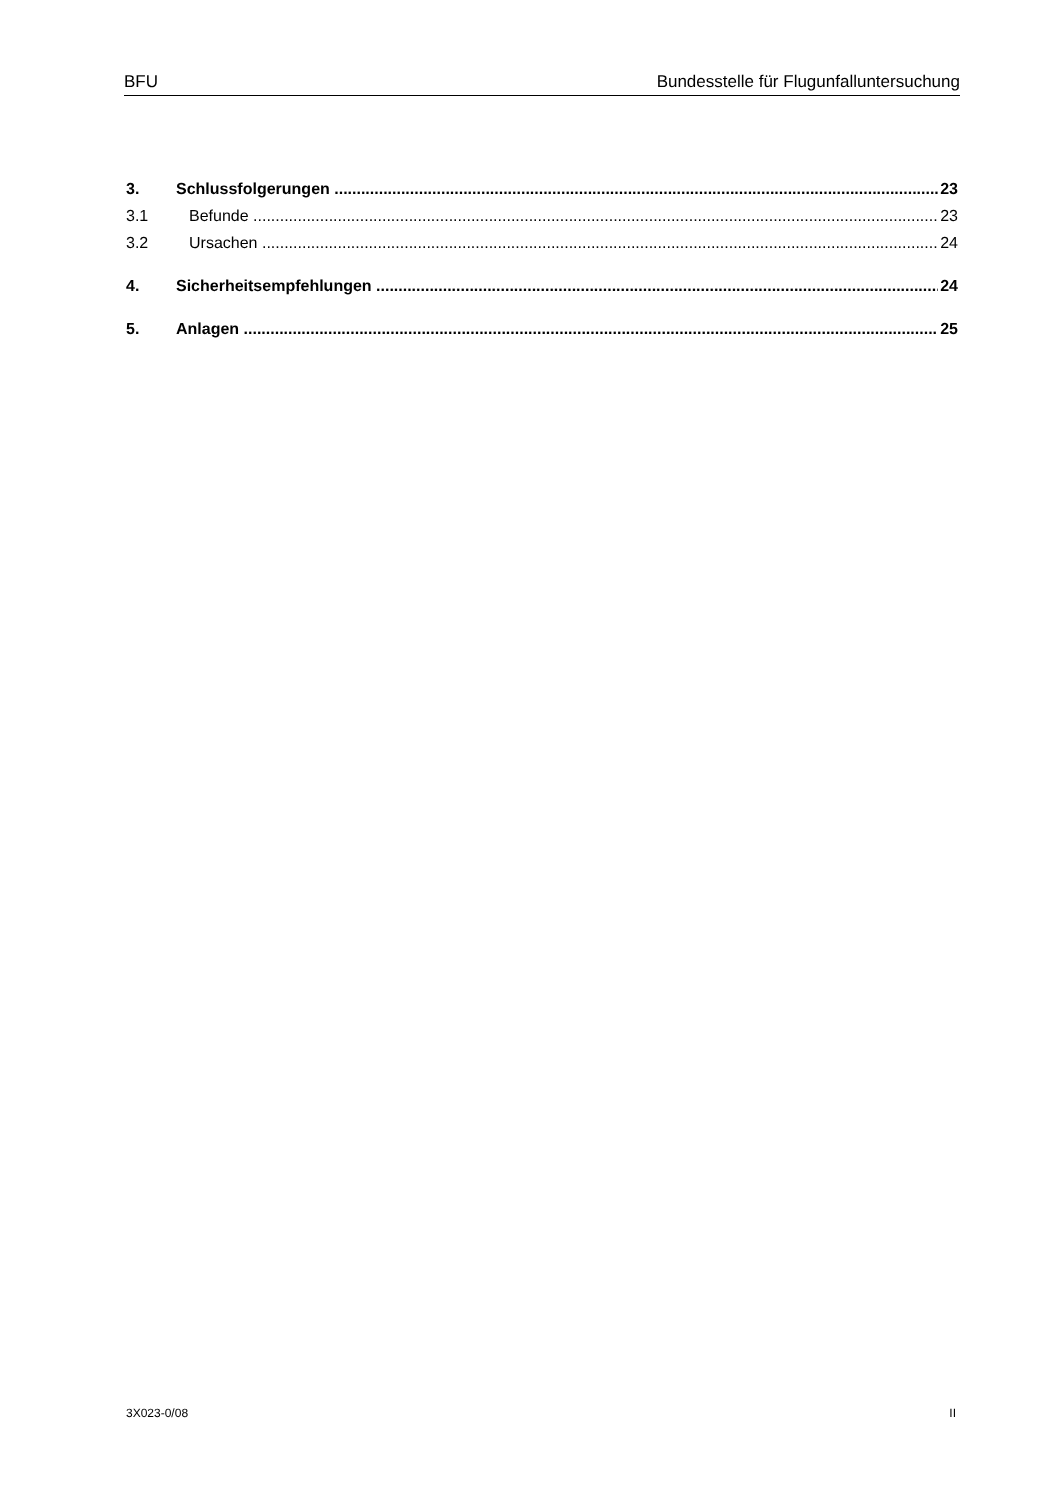BFU Bundesstelle für Flugunfalluntersuchung
3. Schlussfolgerungen 23
3.1 Befunde 23
3.2 Ursachen 24
4. Sicherheitsempfehlungen 24
5. Anlagen 25
3X023-0/08 II